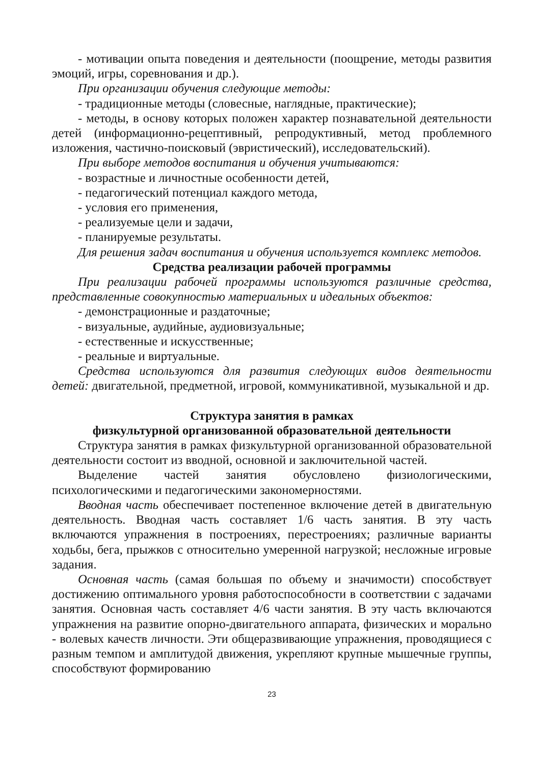- мотивации опыта поведения и деятельности (поощрение, методы развития эмоций, игры, соревнования и др.).
При организации обучения следующие методы:
- традиционные методы (словесные, наглядные, практические);
- методы, в основу которых положен характер познавательной деятельности детей (информационно-рецептивный, репродуктивный, метод проблемного изложения, частично-поисковый (эвристический), исследовательский).
При выборе методов воспитания и обучения учитываются:
- возрастные и личностные особенности детей,
- педагогический потенциал каждого метода,
- условия его применения,
- реализуемые цели и задачи,
- планируемые результаты.
Для решения задач воспитания и обучения используется комплекс методов.
Средства реализации рабочей программы
При реализации рабочей программы используются различные средства, представленные совокупностью материальных и идеальных объектов:
- демонстрационные и раздаточные;
- визуальные, аудийные, аудиовизуальные;
- естественные и искусственные;
- реальные и виртуальные.
Средства используются для развития следующих видов деятельности детей: двигательной, предметной, игровой, коммуникативной, музыкальной и др.
Структура занятия в рамках
физкультурной организованной образовательной деятельности
Структура занятия в рамках физкультурной организованной образовательной деятельности состоит из вводной, основной и заключительной частей.
Выделение частей занятия обусловлено физиологическими, психологическими и педагогическими закономерностями.
Вводная часть обеспечивает постепенное включение детей в двигательную деятельность. Вводная часть составляет 1/6 часть занятия. В эту часть включаются упражнения в построениях, перестроениях; различные варианты ходьбы, бега, прыжков с относительно умеренной нагрузкой; несложные игровые задания.
Основная часть (самая большая по объему и значимости) способствует достижению оптимального уровня работоспособности в соответствии с задачами занятия. Основная часть составляет 4/6 части занятия. В эту часть включаются упражнения на развитие опорно-двигательного аппарата, физических и морально - волевых качеств личности. Эти общеразвивающие упражнения, проводящиеся с разным темпом и амплитудой движения, укрепляют крупные мышечные группы, способствуют формированию
23